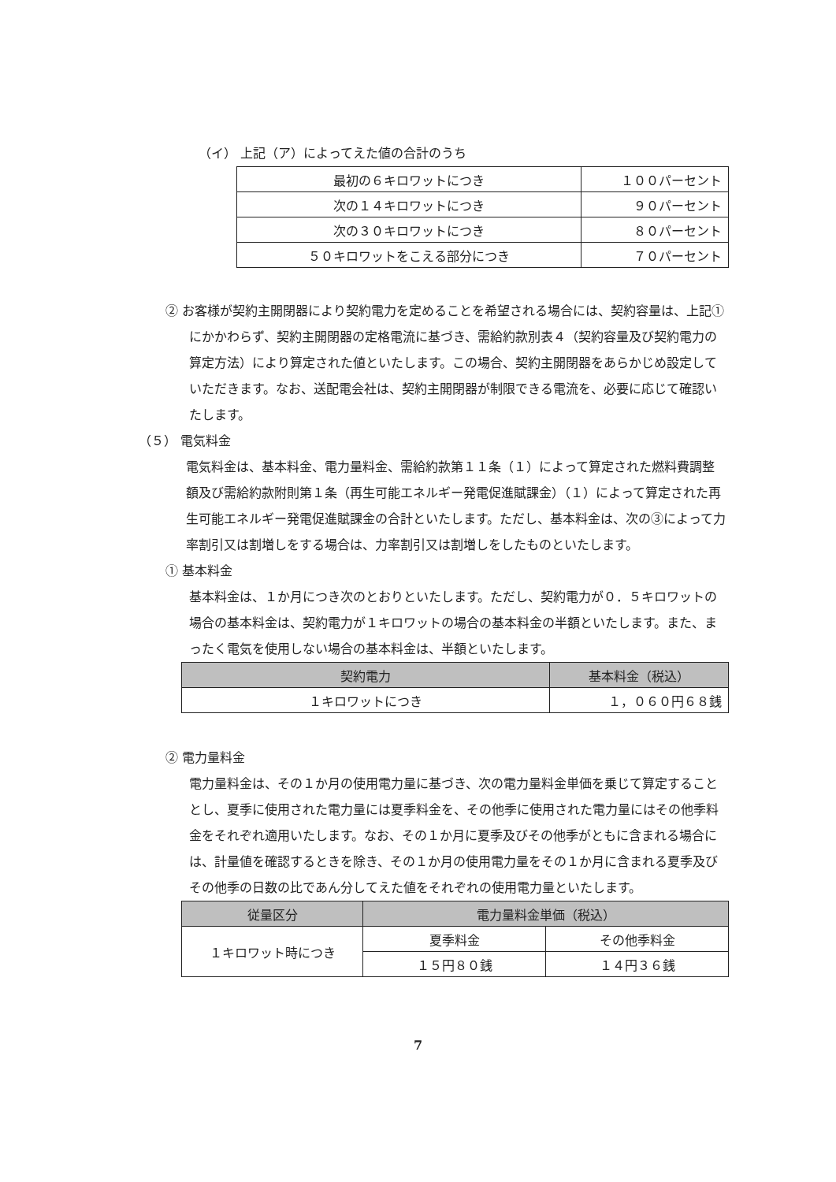（イ） 上記（ア）によってえた値の合計のうち
| 最初の６キロワットにつき | １００パーセント |
| 次の１４キロワットにつき | ９０パーセント |
| 次の３０キロワットにつき | ８０パーセント |
| ５０キロワットをこえる部分につき | ７０パーセント |
② お客様が契約主開閉器により契約電力を定めることを希望される場合には、契約容量は、上記①にかかわらず、契約主開閉器の定格電流に基づき、需給約款別表４（契約容量及び契約電力の算定方法）により算定された値といたします。この場合、契約主開閉器をあらかじめ設定していただきます。なお、送配電会社は、契約主開閉器が制限できる電流を、必要に応じて確認いたします。
（５） 電気料金
電気料金は、基本料金、電力量料金、需給約款第１１条（１）によって算定された燃料費調整額及び需給約款附則第１条（再生可能エネルギー発電促進賦課金）（１）によって算定された再生可能エネルギー発電促進賦課金の合計といたします。ただし、基本料金は、次の③によって力率割引又は割増しをする場合は、力率割引又は割増しをしたものといたします。
① 基本料金
基本料金は、１か月につき次のとおりといたします。ただし、契約電力が０．５キロワットの場合の基本料金は、契約電力が１キロワットの場合の基本料金の半額といたします。また、まったく電気を使用しない場合の基本料金は、半額といたします。
| 契約電力 | 基本料金（税込） |
| --- | --- |
| １キロワットにつき | １，０６０円６８銭 |
② 電力量料金
電力量料金は、その１か月の使用電力量に基づき、次の電力量料金単価を乗じて算定することとし、夏季に使用された電力量には夏季料金を、その他季に使用された電力量にはその他季料金をそれぞれ適用いたします。なお、その１か月に夏季及びその他季がともに含まれる場合には、計量値を確認するときを除き、その１か月の使用電力量をその１か月に含まれる夏季及びその他季の日数の比であん分してえた値をそれぞれの使用電力量といたします。
| 従量区分 | 電力量料金単価（税込） | |
| --- | --- | --- |
| １キロワット時につき | 夏季料金 | その他季料金 |
| | １５円８０銭 | １４円３６銭 |
7